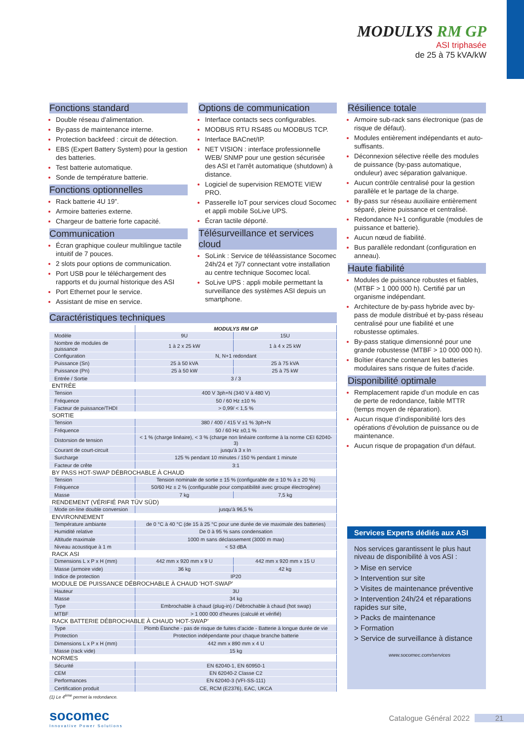MODULYS RM GP
ASI triphasée
de 25 à 75 kVA/kW
Fonctions standard
Double réseau d'alimentation.
By-pass de maintenance interne.
Protection backfeed : circuit de détection.
EBS (Expert Battery System) pour la gestion des batteries.
Test batterie automatique.
Sonde de température batterie.
Fonctions optionnelles
Rack batterie 4U 19”.
Armoire batteries externe.
Chargeur de batterie forte capacité.
Communication
Écran graphique couleur multilingue tactile intuitif de 7 pouces.
2 slots pour options de communication.
Port USB pour le téléchargement des rapports et du journal historique des ASI
Port Ethernet pour le service.
Assistant de mise en service.
Options de communication
Interface contacts secs configurables.
MODBUS RTU RS485 ou MODBUS TCP.
Interface BACnet/IP.
NET VISION : interface professionnelle WEB/ SNMP pour une gestion sécurisée des ASI et l'arrêt automatique (shutdown) à distance.
Logiciel de supervision REMOTE VIEW PRO.
Passerelle IoT pour services cloud Socomec et appli mobile SoLive UPS.
Écran tactile déporté.
Télésurveillance et services cloud
SoLink : Service de téléassistance Socomec 24h/24 et 7j/7 connectant votre installation au centre technique Socomec local.
SoLive UPS : appli mobile permettant la surveillance des systèmes ASI depuis un smartphone.
Résilience totale
Armoire sub-rack sans électronique (pas de risque de défaut).
Modules entièrement indépendants et auto-suffisants.
Déconnexion sélective réelle des modules de puissance (by-pass automatique, onduleur) avec séparation galvanique.
Aucun contrôle centralisé pour la gestion parallèle et le partage de la charge.
By-pass sur réseau auxiliaire entièrement séparé, pleine puissance et centralisé.
Redondance N+1 configurable (modules de puissance et batterie).
Aucun nœud de fiabilité.
Bus parallèle redondant (configuration en anneau).
Haute fiabilité
Modules de puissance robustes et fiables, (MTBF > 1 000 000 h). Certifié par un organisme indépendant.
Architecture de by-pass hybride avec by-pass de module distribué et by-pass réseau centralisé pour une fiabilité et une robustesse optimales.
By-pass statique dimensionné pour une grande robustesse (MTBF > 10 000 000 h).
Boîtier étanche contenant les batteries modulaires sans risque de fuites d'acide.
Disponibilité optimale
Remplacement rapide d’un module en cas de perte de redondance, faible MTTR (temps moyen de réparation).
Aucun risque d’indisponibilité lors des opérations d’évolution de puissance ou de maintenance.
Aucun risque de propagation d'un défaut.
Caractéristiques techniques
| | MODULYS RM GP | |
| Modèle | 9U | 15U |
| Nombre de modules de puissance | 1 à 2 x 25 kW | 1 à 4 x 25 kW |
| Configuration | N, N+1 redondant | |
| Puissance (Sn) | 25 à 50 kVA | 25 à 75 kVA |
| Puissance (Pn) | 25 à 50 kW | 25 à 75 kW |
| Entrée / Sortie | 3 / 3 | |
| ENTRÉE | | |
| Tension | 400 V 3ph+N (340 V à 480 V) | |
| Fréquence | 50 / 60 Hz ±10 % | |
| Facteur de puissance/THDI | > 0,99/ < 1,5 % | |
| SORTIE | | |
| Tension | 380 / 400 / 415 V ±1 % 3ph+N | |
| Fréquence | 50 / 60 Hz ±0,1 % | |
| Distorsion de tension | < 1 % (charge linéaire), < 3 % (charge non linéaire conforme à la norme CEI 62040-3) | |
| Courant de court-circuit | jusqu'à 3 x In | |
| Surcharge | 125 % pendant 10 minutes / 150 % pendant 1 minute | |
| Facteur de crête | 3:1 | |
| BY PASS HOT-SWAP DÉBROCHABLE À CHAUD | | |
| Tension | Tension nominale de sortie ± 15 % (configurable de ± 10 % à ± 20 %) | |
| Fréquence | 50/60 Hz ± 2 % (configurable pour compatibilité avec groupe électrogène) | |
| Masse | 7 kg | 7,5 kg |
| RENDEMENT (VÉRIFIÉ PAR TÜV SÜD) | | |
| Mode on-line double conversion | jusqu'à 96,5 % | |
| ENVIRONNEMENT | | |
| Température ambiante | de 0 °C à 40 °C (de 15 à 25 °C pour une durée de vie maximale des batteries) | |
| Humidité relative | De 0 à 95 % sans condensation | |
| Altitude maximale | 1000 m sans déclassement (3000 m max) | |
| Niveau acoustique à 1 m | < 53 dBA | |
| RACK ASI | | |
| Dimensions L x P x H (mm) | 442 mm x 920 mm x 9 U | 442 mm x 920 mm x 15 U |
| Masse (armoire vide) | 36 kg | 42 kg |
| Indice de protection | IP20 | |
| MODULE DE PUISSANCE DÉBROCHABLE À CHAUD 'HOT-SWAP' | | |
| Hauteur | 3U | |
| Masse | 34 kg | |
| Type | Embrochable à chaud (plug-in) / Débrochable à chaud (hot swap) | |
| MTBF | > 1 000 000 d'heures (calculé et vérifié) | |
| RACK BATTERIE DÉBROCHABLE À CHAUD 'HOT-SWAP' | | |
| Type | Plomb Étanche - pas de risque de fuites d’acide - Batterie à longue durée de vie | |
| Protection | Protection indépendante pour chaque branche batterie | |
| Dimensions L x P x H (mm) | 442 mm x 890 mm x 4 U | |
| Masse (rack vide) | 15 kg | |
| NORMES | | |
| Sécurité | EN 62040-1, EN 60950-1 | |
| CEM | EN 62040-2 Classe C2 | |
| Performances | EN 62040-3 (VFI-SS-111) | |
| Certification produit | CE, RCM (E2376), EAC, UKCA | |
(1) Le 4<sup>ème</sup> permet la redondance.
Services Experts dédiés aux ASI
Nos services garantissent le plus haut niveau de disponibilité à vos ASI :
> Mise en service
> Intervention sur site
> Visites de maintenance préventive
> Intervention 24h/24 et réparations rapides sur site,
> Packs de maintenance
> Formation
> Service de surveillance à distance
www.socomec.com/services
socomec
Innovative Power Solutions
Catalogue Général 2022 21